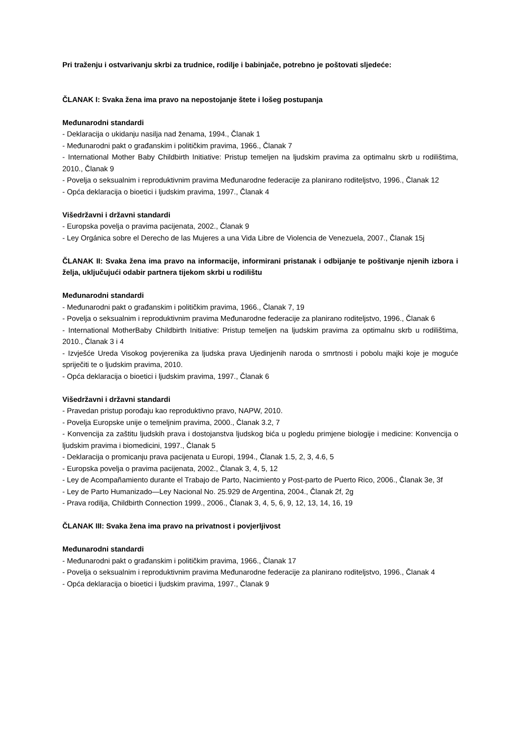Pri traženju i ostvarivanju skrbi za trudnice, rodilje i babinjače, potrebno je poštovati sljedeće:
ČLANAK I: Svaka žena ima pravo na nepostojanje štete i lošeg postupanja
Međunarodni standardi
- Deklaracija o ukidanju nasilja nad ženama, 1994., Članak 1
- Međunarodni pakt o građanskim i političkim pravima, 1966., Članak 7
- International Mother Baby Childbirth Initiative: Pristup temeljen na ljudskim pravima za optimalnu skrb u rodilištima, 2010., Članak 9
- Povelja o seksualnim i reproduktivnim pravima Međunarodne federacije za planirano roditeljstvo, 1996., Članak 12
- Opća deklaracija o bioetici i ljudskim pravima, 1997., Članak 4
Višedržavni i državni standardi
- Europska povelja o pravima pacijenata, 2002., Članak 9
- Ley Orgánica sobre el Derecho de las Mujeres a una Vida Libre de Violencia de Venezuela, 2007., Članak 15j
ČLANAK II: Svaka žena ima pravo na informacije, informirani pristanak i odbijanje te poštivanje njenih izbora i želja, uključujući odabir partnera tijekom skrbi u rodilištu
Međunarodni standardi
- Međunarodni pakt o građanskim i političkim pravima, 1966., Članak 7, 19
- Povelja o seksualnim i reproduktivnim pravima Međunarodne federacije za planirano roditeljstvo, 1996., Članak 6
- International MotherBaby Childbirth Initiative: Pristup temeljen na ljudskim pravima za optimalnu skrb u rodilištima, 2010., Članak 3 i 4
- Izvješće Ureda Visokog povjerenika za ljudska prava Ujedinjenih naroda o smrtnosti i pobolu majki koje je moguće spriječiti te o ljudskim pravima, 2010.
- Opća deklaracija o bioetici i ljudskim pravima, 1997., Članak 6
Višedržavni i državni standardi
- Pravedan pristup porođaju kao reproduktivno pravo, NAPW, 2010.
- Povelja Europske unije o temeljnim pravima, 2000., Članak 3.2, 7
- Konvencija za zaštitu ljudskih prava i dostojanstva ljudskog bića u pogledu primjene biologije i medicine: Konvencija o ljudskim pravima i biomedicini, 1997., Članak 5
- Deklaracija o promicanju prava pacijenata u Europi, 1994., Članak 1.5, 2, 3, 4.6, 5
- Europska povelja o pravima pacijenata, 2002., Članak 3, 4, 5, 12
- Ley de Acompañamiento durante el Trabajo de Parto, Nacimiento y Post-parto de Puerto Rico, 2006., Članak 3e, 3f
- Ley de Parto Humanizado—Ley Nacional No. 25.929 de Argentina, 2004., Članak 2f, 2g
- Prava rodilja, Childbirth Connection 1999., 2006., Članak 3, 4, 5, 6, 9, 12, 13, 14, 16, 19
ČLANAK III: Svaka žena ima pravo na privatnost i povjerljivost
Međunarodni standardi
- Međunarodni pakt o građanskim i političkim pravima, 1966., Članak 17
- Povelja o seksualnim i reproduktivnim pravima Međunarodne federacije za planirano roditeljstvo, 1996., Članak 4
- Opća deklaracija o bioetici i ljudskim pravima, 1997., Članak 9